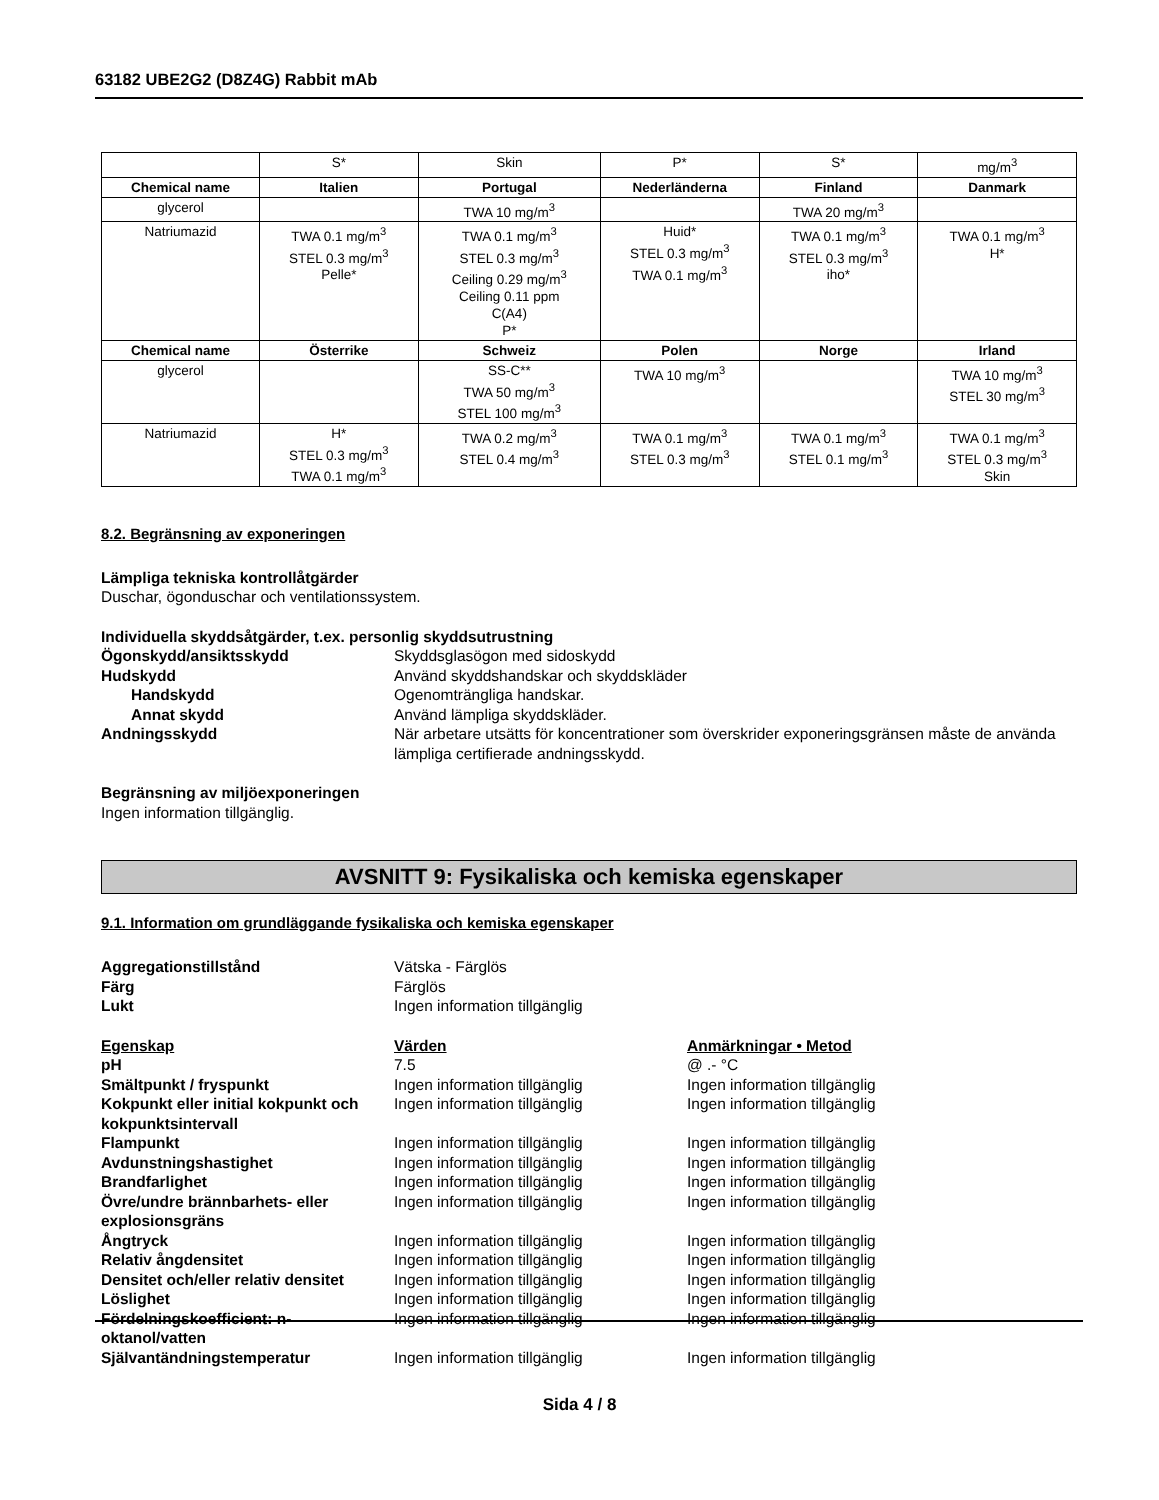63182 UBE2G2 (D8Z4G) Rabbit mAb
| | S* | Skin | P* | S* | mg/m<sup>3</sup> |
| Chemical name | Italien | Portugal | Nederländerna | Finland | Danmark |
| glycerol | | TWA 10 mg/m<sup>3</sup> | | TWA 20 mg/m<sup>3</sup> | |
| Natriumazid | TWA 0.1 mg/m<sup>3</sup> STEL 0.3 mg/m<sup>3</sup> Pelle* | TWA 0.1 mg/m<sup>3</sup> STEL 0.3 mg/m<sup>3</sup> Ceiling 0.29 mg/m<sup>3</sup> Ceiling 0.11 ppm C(A4) P* | Huid* STEL 0.3 mg/m<sup>3</sup> TWA 0.1 mg/m<sup>3</sup> | TWA 0.1 mg/m<sup>3</sup> STEL 0.3 mg/m<sup>3</sup> iho* | TWA 0.1 mg/m<sup>3</sup> H* |
| Chemical name | Österrike | Schweiz | Polen | Norge | Irland |
| glycerol | | SS-C** TWA 50 mg/m<sup>3</sup> STEL 100 mg/m<sup>3</sup> | TWA 10 mg/m<sup>3</sup> | | TWA 10 mg/m<sup>3</sup> STEL 30 mg/m<sup>3</sup> |
| Natriumazid | H* STEL 0.3 mg/m<sup>3</sup> TWA 0.1 mg/m<sup>3</sup> | TWA 0.2 mg/m<sup>3</sup> STEL 0.4 mg/m<sup>3</sup> | TWA 0.1 mg/m<sup>3</sup> STEL 0.3 mg/m<sup>3</sup> | TWA 0.1 mg/m<sup>3</sup> STEL 0.1 mg/m<sup>3</sup> | TWA 0.1 mg/m<sup>3</sup> STEL 0.3 mg/m<sup>3</sup> Skin |
8.2. Begränsning av exponeringen
Lämpliga tekniska kontrollåtgärder
Duschar, ögonduschar och ventilationssystem.
Individuella skyddsåtgärder, t.ex. personlig skyddsutrustning
Ögonskydd/ansiktsskydd Skyddsglasögon med sidoskydd
Hudskydd Använd skyddshandskar och skyddskläder
Handskydd Ogenomträngliga handskar.
Annat skydd Använd lämpliga skyddskläder.
Andningsskydd När arbetare utsätts för koncentrationer som överskrider exponeringsgränsen måste de använda lämpliga certifierade andningsskydd.
Begränsning av miljöexponeringen
Ingen information tillgänglig.
AVSNITT 9: Fysikaliska och kemiska egenskaper
9.1. Information om grundläggande fysikaliska och kemiska egenskaper
Aggregationstillstånd Vätska - Färglös
Färg Färglös
Lukt Ingen information tillgänglig
Egenskap Värden Anmärkningar • Metod
pH 7.5 @ .- °C
Smältpunkt / fryspunkt Ingen information tillgänglig Ingen information tillgänglig
Kokpunkt eller initial kokpunkt och kokpunktsintervall
Ingen information tillgänglig Ingen information tillgänglig
Flampunkt Ingen information tillgänglig Ingen information tillgänglig
Avdunstningshastighet Ingen information tillgänglig Ingen information tillgänglig
Brandfarlighet Ingen information tillgänglig Ingen information tillgänglig
Övre/undre brännbarhets- eller explosionsgräns
Ingen information tillgänglig Ingen information tillgänglig
Ångtryck Ingen information tillgänglig Ingen information tillgänglig
Relativ ångdensitet Ingen information tillgänglig Ingen information tillgänglig
Densitet och/eller relativ densitet
Ingen information tillgänglig Ingen information tillgänglig
Löslighet Ingen information tillgänglig Ingen information tillgänglig
Fördelningskoefficient: n-oktanol/vatten
Ingen information tillgänglig Ingen information tillgänglig
Självantändningstemperatur Ingen information tillgänglig Ingen information tillgänglig
Sida 4 / 8